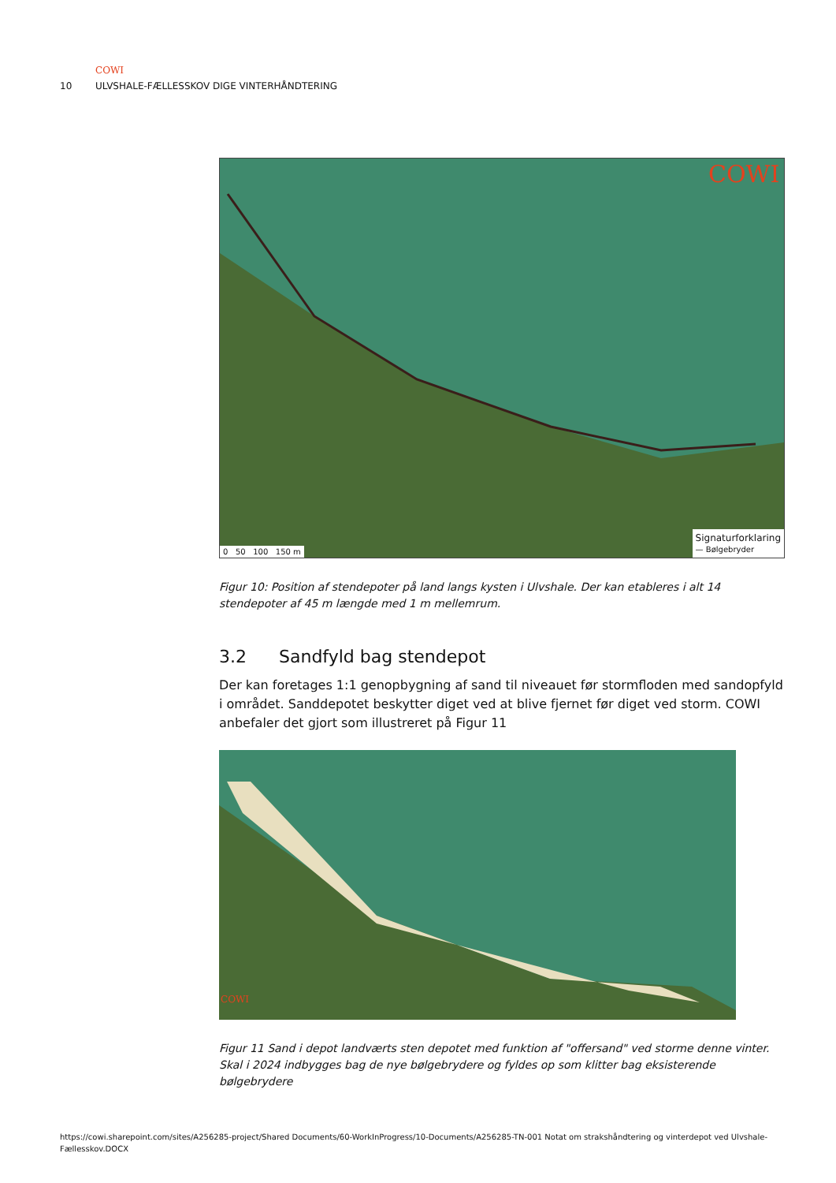COWI
10 ULVSHALE-FÆLLESSKOV DIGE VINTERHÅNDTERING
COWI
Signaturforklaring
— Bølgebryder
0 50 100 150 m
Figur 10: Position af stendepoter på land langs kysten i Ulvshale. Der kan etableres i alt 14 stendepoter af 45 m længde med 1 m mellemrum.
3.2 Sandfyld bag stendepot
Der kan foretages 1:1 genopbygning af sand til niveauet før stormfloden med sandopfyld i området. Sanddepotet beskytter diget ved at blive fjernet før diget ved storm. COWI anbefaler det gjort som illustreret på Figur 11
COWI
Figur 11 Sand i depot landværts sten depotet med funktion af "offersand" ved storme denne vinter. Skal i 2024 indbygges bag de nye bølgebrydere og fyldes op som klitter bag eksisterende bølgebrydere
https://cowi.sharepoint.com/sites/A256285-project/Shared Documents/60-WorkInProgress/10-Documents/A256285-TN-001 Notat om strakshåndtering og vinterdepot ved Ulvshale-Fællesskov.DOCX